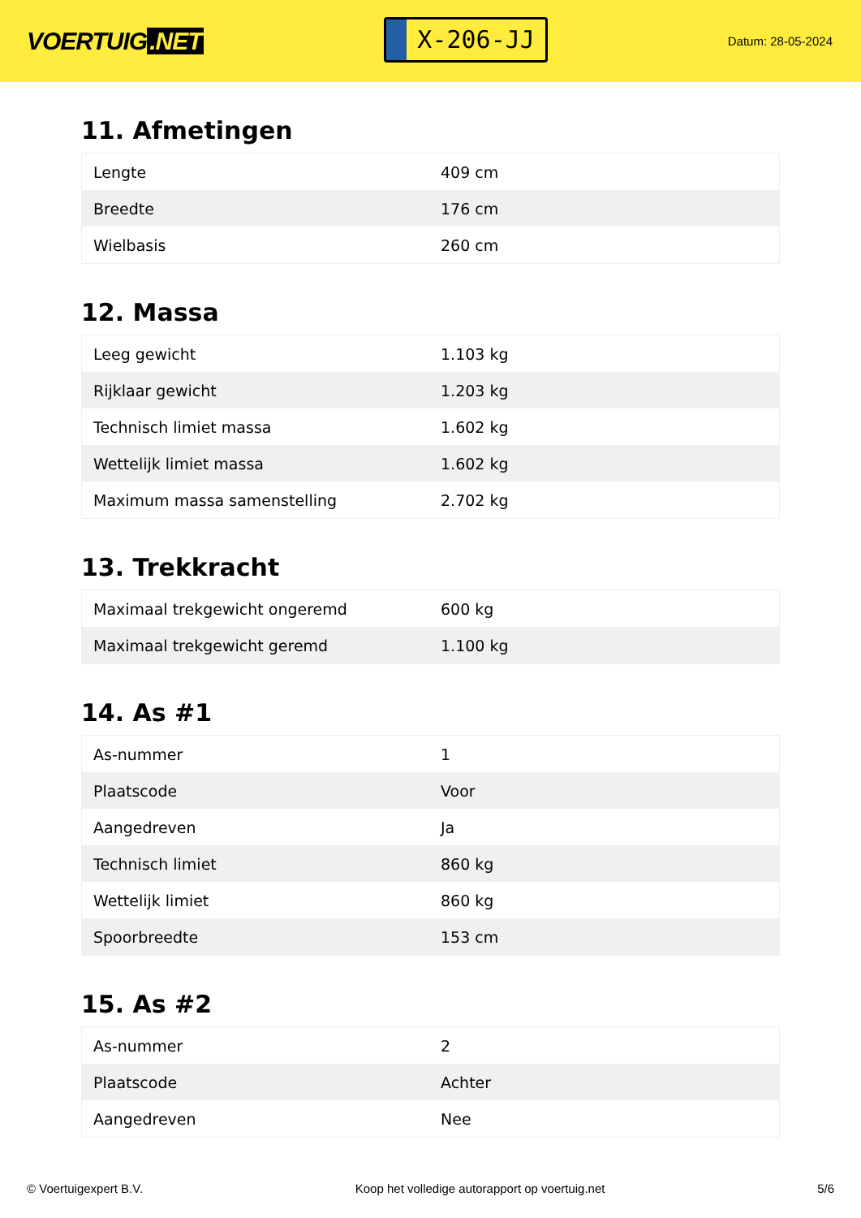VOERTUIG.NET
X-206-JJ
Datum: 28-05-2024
11. Afmetingen
| Lengte | 409 cm |
| Breedte | 176 cm |
| Wielbasis | 260 cm |
12. Massa
| Leeg gewicht | 1.103 kg |
| Rijklaar gewicht | 1.203 kg |
| Technisch limiet massa | 1.602 kg |
| Wettelijk limiet massa | 1.602 kg |
| Maximum massa samenstelling | 2.702 kg |
13. Trekkracht
| Maximaal trekgewicht ongeremd | 600 kg |
| Maximaal trekgewicht geremd | 1.100 kg |
14. As #1
| As-nummer | 1 |
| Plaatscode | Voor |
| Aangedreven | Ja |
| Technisch limiet | 860 kg |
| Wettelijk limiet | 860 kg |
| Spoorbreedte | 153 cm |
15. As #2
| As-nummer | 2 |
| Plaatscode | Achter |
| Aangedreven | Nee |
© Voertuigexpert B.V. Koop het volledige autorapport op voertuig.net 5/6